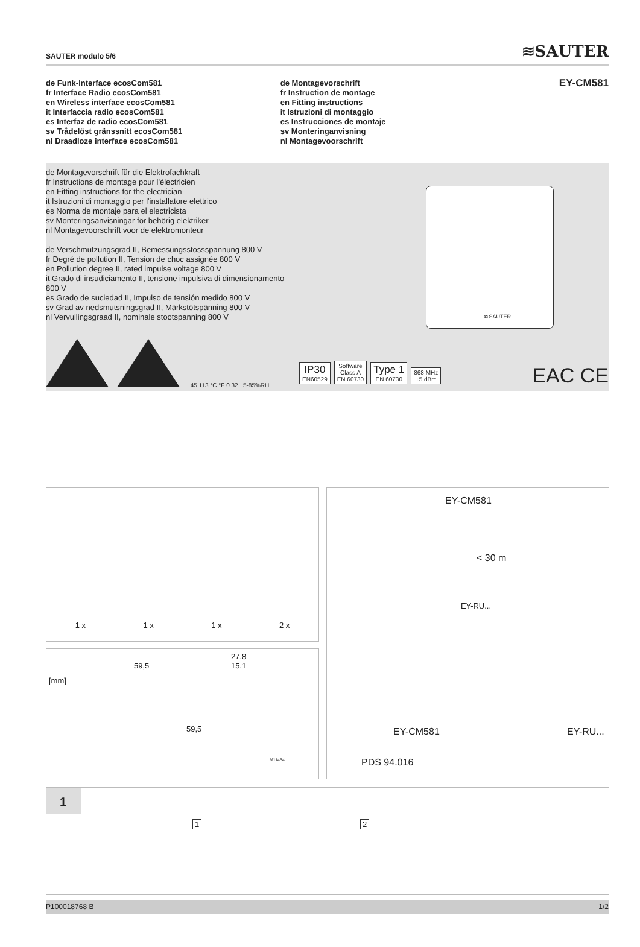SAUTER modulo 5/6 ≋SAUTER
de Funk-Interface ecosCom581
fr Interface Radio ecosCom581
en Wireless interface ecosCom581
it Interfaccia radio ecosCom581
es Interfaz de radio ecosCom581
sv Trådelöst gränssnitt ecosCom581
nl Draadloze interface ecosCom581
de Montagevorschrift
fr Instruction de montage
en Fitting instructions
it Istruzioni di montaggio
es Instrucciones de montaje
sv Monteringanvisning
nl Montagevoorschrift
EY-CM581
de Montagevorschrift für die Elektrofachkraft
fr Instructions de montage pour l'électricien
en Fitting instructions for the electrician
it Istruzioni di montaggio per l'installatore elettrico
es Norma de montaje para el electricista
sv Monteringsanvisningar för behörig elektriker
nl Montagevoorschrift voor de elektromonteur
de Verschmutzungsgrad II, Bemessungsstossspannung 800 V
fr Degré de pollution II, Tension de choc assignée 800 V
en Pollution degree II, rated impulse voltage 800 V
it Grado di insudiciamento II, tensione impulsiva di dimensionamento 800 V
es Grado de suciedad II, Impulso de tensión medido 800 V
sv Grad av nedsmutsningsgrad II, Märkstötspänning 800 V
nl Vervuilingsgraad II, nominale stootspanning 800 V
45 113 °C °F 0 32 5-85%RH
≋SAUTER
IP30
EN60529 Software
Class A
EN 60730 Type 1
EN 60730 868 MHz
+5 dBm
EAC CE
1 x 1 x 1 x 2 x
[mm]
59,5
27.8
15.1
59,5
M11454
EY-CM581
< 30 m
EY-RU...
EY-CM581 EY-RU...
PDS 94.016
1
1 2
P100018768 B 1/2